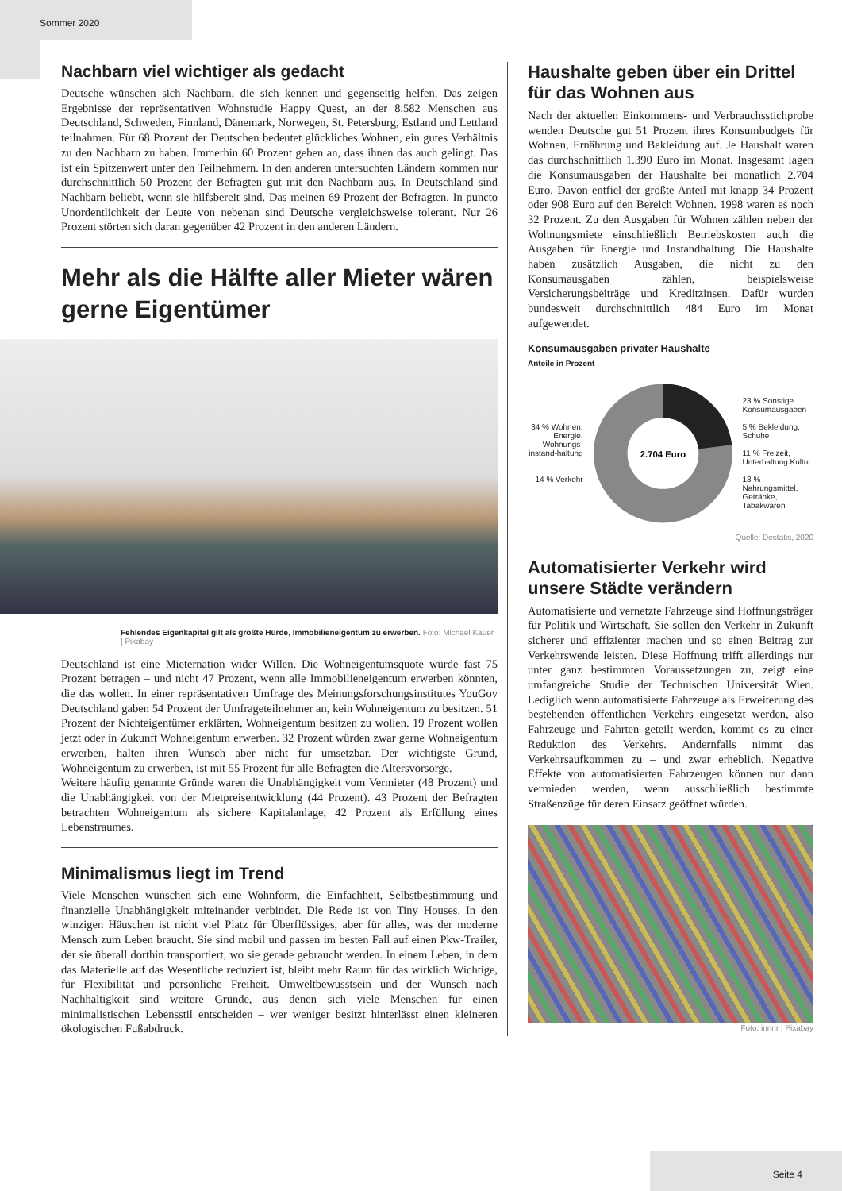Sommer 2020
Nachbarn viel wichtiger als gedacht
Deutsche wünschen sich Nachbarn, die sich kennen und gegenseitig helfen. Das zeigen Ergebnisse der repräsentativen Wohnstudie Happy Quest, an der 8.582 Menschen aus Deutschland, Schweden, Finnland, Dänemark, Norwegen, St. Petersburg, Estland und Lettland teilnahmen. Für 68 Prozent der Deutschen bedeutet glückliches Wohnen, ein gutes Verhältnis zu den Nachbarn zu haben. Immerhin 60 Prozent geben an, dass ihnen das auch gelingt. Das ist ein Spitzenwert unter den Teilnehmern. In den anderen untersuchten Ländern kommen nur durchschnittlich 50 Prozent der Befragten gut mit den Nachbarn aus. In Deutschland sind Nachbarn beliebt, wenn sie hilfsbereit sind. Das meinen 69 Prozent der Befragten. In puncto Unordentlichkeit der Leute von nebenan sind Deutsche vergleichsweise tolerant. Nur 26 Prozent störten sich daran gegenüber 42 Prozent in den anderen Ländern.
Mehr als die Hälfte aller Mieter wären gerne Eigentümer
Fehlendes Eigenkapital gilt als größte Hürde, Immobilieneigentum zu erwerben. Foto: Michael Kauer | Pixabay
Deutschland ist eine Mieternation wider Willen. Die Wohneigentumsquote würde fast 75 Prozent betragen – und nicht 47 Prozent, wenn alle Immobilieneigentum erwerben könnten, die das wollen. In einer repräsentativen Umfrage des Meinungsforschungsinstitutes YouGov Deutschland gaben 54 Prozent der Umfrageteilnehmer an, kein Wohneigentum zu besitzen. 51 Prozent der Nichteigentümer erklärten, Wohneigentum besitzen zu wollen. 19 Prozent wollen jetzt oder in Zukunft Wohneigentum erwerben. 32 Prozent würden zwar gerne Wohneigentum erwerben, halten ihren Wunsch aber nicht für umsetzbar. Der wichtigste Grund, Wohneigentum zu erwerben, ist mit 55 Prozent für alle Befragten die Altersvorsorge.
Weitere häufig genannte Gründe waren die Unabhängigkeit vom Vermieter (48 Prozent) und die Unabhängigkeit von der Mietpreisentwicklung (44 Prozent). 43 Prozent der Befragten betrachten Wohneigentum als sichere Kapitalanlage, 42 Prozent als Erfüllung eines Lebenstraumes.
Minimalismus liegt im Trend
Viele Menschen wünschen sich eine Wohnform, die Einfachheit, Selbstbestimmung und finanzielle Unabhängigkeit miteinander verbindet. Die Rede ist von Tiny Houses. In den winzigen Häuschen ist nicht viel Platz für Überflüssiges, aber für alles, was der moderne Mensch zum Leben braucht. Sie sind mobil und passen im besten Fall auf einen Pkw-Trailer, der sie überall dorthin transportiert, wo sie gerade gebraucht werden. In einem Leben, in dem das Materielle auf das Wesentliche reduziert ist, bleibt mehr Raum für das wirklich Wichtige, für Flexibilität und persönliche Freiheit. Umweltbewusstsein und der Wunsch nach Nachhaltigkeit sind weitere Gründe, aus denen sich viele Menschen für einen minimalistischen Lebensstil entscheiden – wer weniger besitzt hinterlässt einen kleineren ökologischen Fußabdruck.
Haushalte geben über ein Drittel für das Wohnen aus
Nach der aktuellen Einkommens- und Verbrauchsstichprobe wenden Deutsche gut 51 Prozent ihres Konsumbudgets für Wohnen, Ernährung und Bekleidung auf. Je Haushalt waren das durchschnittlich 1.390 Euro im Monat. Insgesamt lagen die Konsumausgaben der Haushalte bei monatlich 2.704 Euro. Davon entfiel der größte Anteil mit knapp 34 Prozent oder 908 Euro auf den Bereich Wohnen. 1998 waren es noch 32 Prozent. Zu den Ausgaben für Wohnen zählen neben der Wohnungsmiete einschließlich Betriebskosten auch die Ausgaben für Energie und Instandhaltung. Die Haushalte haben zusätzlich Ausgaben, die nicht zu den Konsumausgaben zählen, beispielsweise Versicherungsbeiträge und Kreditzinsen. Dafür wurden bundesweit durchschnittlich 484 Euro im Monat aufgewendet.
Konsumausgaben privater Haushalte
Anteile in Prozent
34 % Wohnen, Energie, Wohnungs-instand-haltung
14 % Verkehr
2.704 Euro
23 % Sonstige Konsumausgaben
5 % Bekleidung, Schuhe
11 % Freizeit, Unterhaltung Kultur
13 % Nahrungsmittel, Getränke, Tabakwaren
Quelle: Destatis, 2020
Automatisierter Verkehr wird unsere Städte verändern
Automatisierte und vernetzte Fahrzeuge sind Hoffnungsträger für Politik und Wirtschaft. Sie sollen den Verkehr in Zukunft sicherer und effizienter machen und so einen Beitrag zur Verkehrswende leisten. Diese Hoffnung trifft allerdings nur unter ganz bestimmten Voraussetzungen zu, zeigt eine umfangreiche Studie der Technischen Universität Wien. Lediglich wenn automatisierte Fahrzeuge als Erweiterung des bestehenden öffentlichen Verkehrs eingesetzt werden, also Fahrzeuge und Fahrten geteilt werden, kommt es zu einer Reduktion des Verkehrs. Andernfalls nimmt das Verkehrsaufkommen zu – und zwar erheblich. Negative Effekte von automatisierten Fahrzeugen können nur dann vermieden werden, wenn ausschließlich bestimmte Straßenzüge für deren Einsatz geöffnet würden.
Foto: innnr | Pixabay
Seite 4